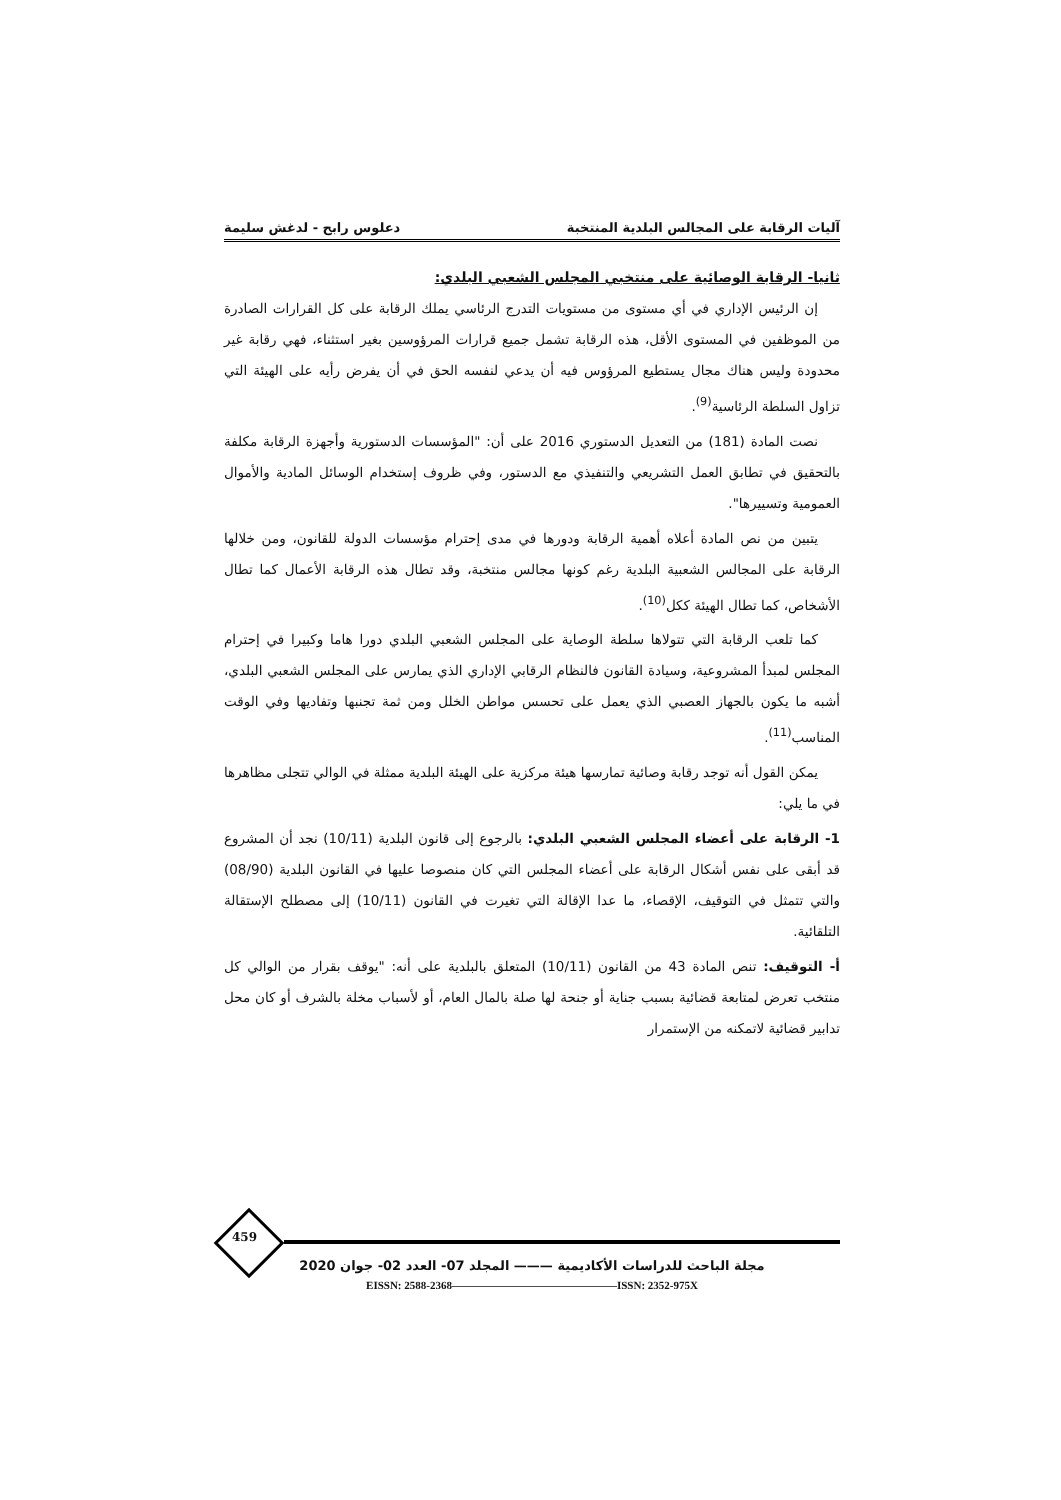آليات الرقابة على المجالس البلدية المنتخبة دعلوس رابح - لدغش سليمة
ثانيا- الرقابة الوصائية على منتخبي المجلس الشعبي البلدي:
إن الرئيس الإداري في أي مستوى من مستويات التدرج الرئاسي يملك الرقابة على كل القرارات الصادرة من الموظفين في المستوى الأقل، هذه الرقابة تشمل جميع قرارات المرؤوسين بغير استثناء، فهي رقابة غير محدودة وليس هناك مجال يستطيع المرؤوس فيه أن يدعي لنفسه الحق في أن يفرض رأيه على الهيئة التي تزاول السلطة الرئاسية<sup>(9)</sup>.
نصت المادة (181) من التعديل الدستوري 2016 على أن: "المؤسسات الدستورية وأجهزة الرقابة مكلفة بالتحقيق في تطابق العمل التشريعي والتنفيذي مع الدستور، وفي ظروف إستخدام الوسائل المادية والأموال العمومية وتسييرها".
يتبين من نص المادة أعلاه أهمية الرقابة ودورها في مدى إحترام مؤسسات الدولة للقانون، ومن خلالها الرقابة على المجالس الشعبية البلدية رغم كونها مجالس منتخبة، وقد تطال هذه الرقابة الأعمال كما تطال الأشخاص، كما تطال الهيئة ككل<sup>(10)</sup>.
كما تلعب الرقابة التي تتولاها سلطة الوصاية على المجلس الشعبي البلدي دورا هاما وكبيرا في إحترام المجلس لمبدأ المشروعية، وسيادة القانون فالنظام الرقابي الإداري الذي يمارس على المجلس الشعبي البلدي، أشبه ما يكون بالجهاز العصبي الذي يعمل على تحسس مواطن الخلل ومن ثمة تجنبها وتفاديها وفي الوقت المناسب<sup>(11)</sup>.
يمكن القول أنه توجد رقابة وصائية تمارسها هيئة مركزية على الهيئة البلدية ممثلة في الوالي تتجلى مظاهرها في ما يلي:
1- الرقابة على أعضاء المجلس الشعبي البلدي: بالرجوع إلى قانون البلدية (10/11) نجد أن المشروع قد أبقى على نفس أشكال الرقابة على أعضاء المجلس التي كان منصوصا عليها في القانون البلدية (08/90) والتي تتمثل في التوقيف، الإقصاء، ما عدا الإقالة التي تغيرت في القانون (10/11) إلى مصطلح الإستقالة التلقائية.
أ- التوقيف: تنص المادة 43 من القانون (10/11) المتعلق بالبلدية على أنه: "يوقف بقرار من الوالي كل منتخب تعرض لمتابعة قضائية بسبب جناية أو جنحة لها صلة بالمال العام، أو لأسباب مخلة بالشرف أو كان محل تدابير قضائية لاتمكنه من الإستمرار
459
مجلة الباحث للدراسات الأكاديمية ——— المجلد 07- العدد 02- جوان 2020
EISSN: 2588-2368———————————————ISSN: 2352-975X